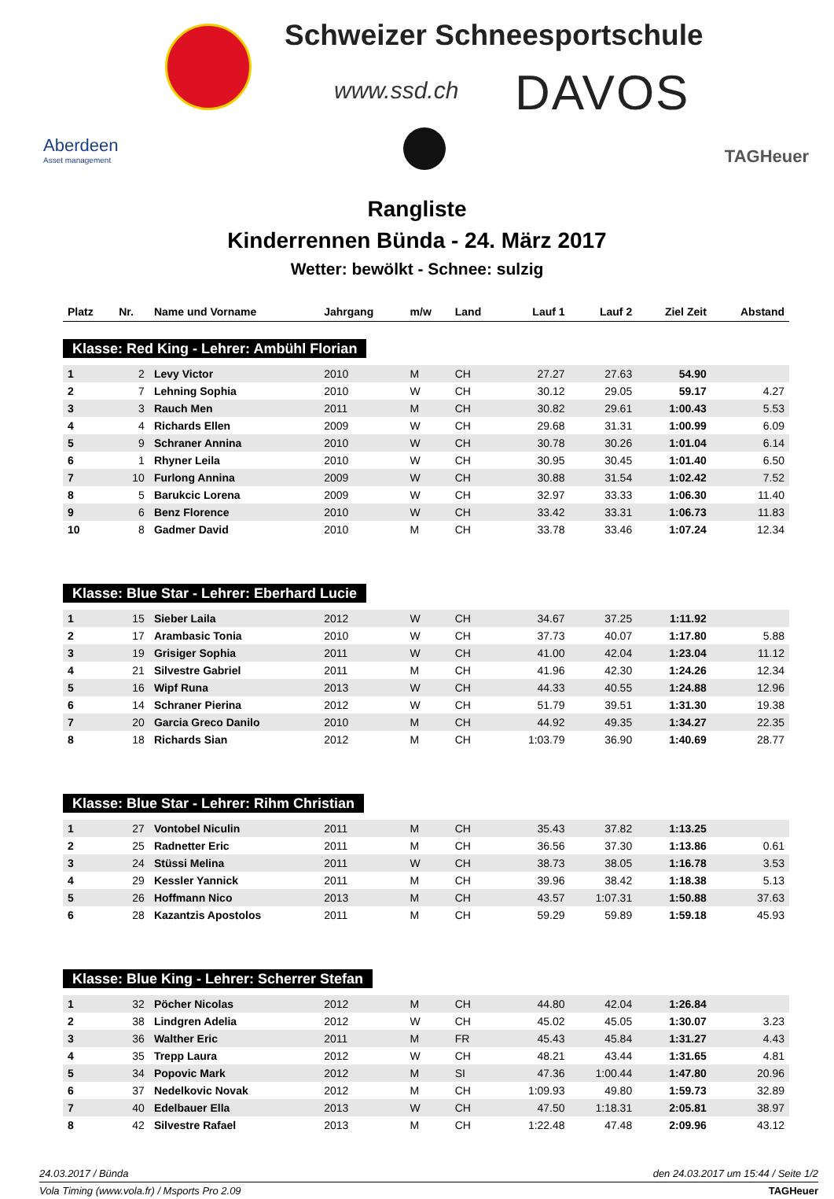Schweizer Schneesportschule
www.ssd.ch DAVOS
Aberdeen
Asset management
TAGHeuer
Rangliste
Kinderrennen Bünda - 24. März 2017
Wetter: bewölkt - Schnee: sulzig
| Platz | Nr. | Name und Vorname | Jahrgang | m/w | Land | Lauf 1 | Lauf 2 | Ziel Zeit | Abstand |
| --- | --- | --- | --- | --- | --- | --- | --- | --- | --- |
| Klasse: Red King - Lehrer: Ambühl Florian | | | | | | | | | |
| 1 | 2 | Levy Victor | 2010 | M | CH | 27.27 | 27.63 | 54.90 | |
| 2 | 7 | Lehning Sophia | 2010 | W | CH | 30.12 | 29.05 | 59.17 | 4.27 |
| 3 | 3 | Rauch Men | 2011 | M | CH | 30.82 | 29.61 | 1:00.43 | 5.53 |
| 4 | 4 | Richards Ellen | 2009 | W | CH | 29.68 | 31.31 | 1:00.99 | 6.09 |
| 5 | 9 | Schraner Annina | 2010 | W | CH | 30.78 | 30.26 | 1:01.04 | 6.14 |
| 6 | 1 | Rhyner Leila | 2010 | W | CH | 30.95 | 30.45 | 1:01.40 | 6.50 |
| 7 | 10 | Furlong Annina | 2009 | W | CH | 30.88 | 31.54 | 1:02.42 | 7.52 |
| 8 | 5 | Barukcic Lorena | 2009 | W | CH | 32.97 | 33.33 | 1:06.30 | 11.40 |
| 9 | 6 | Benz Florence | 2010 | W | CH | 33.42 | 33.31 | 1:06.73 | 11.83 |
| 10 | 8 | Gadmer David | 2010 | M | CH | 33.78 | 33.46 | 1:07.24 | 12.34 |
| Klasse: Blue Star - Lehrer: Eberhard Lucie | | | | | | | | | |
| 1 | 15 | Sieber Laila | 2012 | W | CH | 34.67 | 37.25 | 1:11.92 | |
| 2 | 17 | Arambasic Tonia | 2010 | W | CH | 37.73 | 40.07 | 1:17.80 | 5.88 |
| 3 | 19 | Grisiger Sophia | 2011 | W | CH | 41.00 | 42.04 | 1:23.04 | 11.12 |
| 4 | 21 | Silvestre Gabriel | 2011 | M | CH | 41.96 | 42.30 | 1:24.26 | 12.34 |
| 5 | 16 | Wipf Runa | 2013 | W | CH | 44.33 | 40.55 | 1:24.88 | 12.96 |
| 6 | 14 | Schraner Pierina | 2012 | W | CH | 51.79 | 39.51 | 1:31.30 | 19.38 |
| 7 | 20 | Garcia Greco Danilo | 2010 | M | CH | 44.92 | 49.35 | 1:34.27 | 22.35 |
| 8 | 18 | Richards Sian | 2012 | M | CH | 1:03.79 | 36.90 | 1:40.69 | 28.77 |
| Klasse: Blue Star - Lehrer: Rihm Christian | | | | | | | | | |
| 1 | 27 | Vontobel Niculin | 2011 | M | CH | 35.43 | 37.82 | 1:13.25 | |
| 2 | 25 | Radnetter Eric | 2011 | M | CH | 36.56 | 37.30 | 1:13.86 | 0.61 |
| 3 | 24 | Stüssi Melina | 2011 | W | CH | 38.73 | 38.05 | 1:16.78 | 3.53 |
| 4 | 29 | Kessler Yannick | 2011 | M | CH | 39.96 | 38.42 | 1:18.38 | 5.13 |
| 5 | 26 | Hoffmann Nico | 2013 | M | CH | 43.57 | 1:07.31 | 1:50.88 | 37.63 |
| 6 | 28 | Kazantzis Apostolos | 2011 | M | CH | 59.29 | 59.89 | 1:59.18 | 45.93 |
| Klasse: Blue King - Lehrer: Scherrer Stefan | | | | | | | | | |
| 1 | 32 | Pöcher Nicolas | 2012 | M | CH | 44.80 | 42.04 | 1:26.84 | |
| 2 | 38 | Lindgren Adelia | 2012 | W | CH | 45.02 | 45.05 | 1:30.07 | 3.23 |
| 3 | 36 | Walther Eric | 2011 | M | FR | 45.43 | 45.84 | 1:31.27 | 4.43 |
| 4 | 35 | Trepp Laura | 2012 | W | CH | 48.21 | 43.44 | 1:31.65 | 4.81 |
| 5 | 34 | Popovic Mark | 2012 | M | SI | 47.36 | 1:00.44 | 1:47.80 | 20.96 |
| 6 | 37 | Nedelkovic Novak | 2012 | M | CH | 1:09.93 | 49.80 | 1:59.73 | 32.89 |
| 7 | 40 | Edelbauer Ella | 2013 | W | CH | 47.50 | 1:18.31 | 2:05.81 | 38.97 |
| 8 | 42 | Silvestre Rafael | 2013 | M | CH | 1:22.48 | 47.48 | 2:09.96 | 43.12 |
24.03.2017 / Bünda den 24.03.2017 um 15:44 / Seite 1/2
Vola Timing (www.vola.fr) / Msports Pro 2.09 TAGHeuer